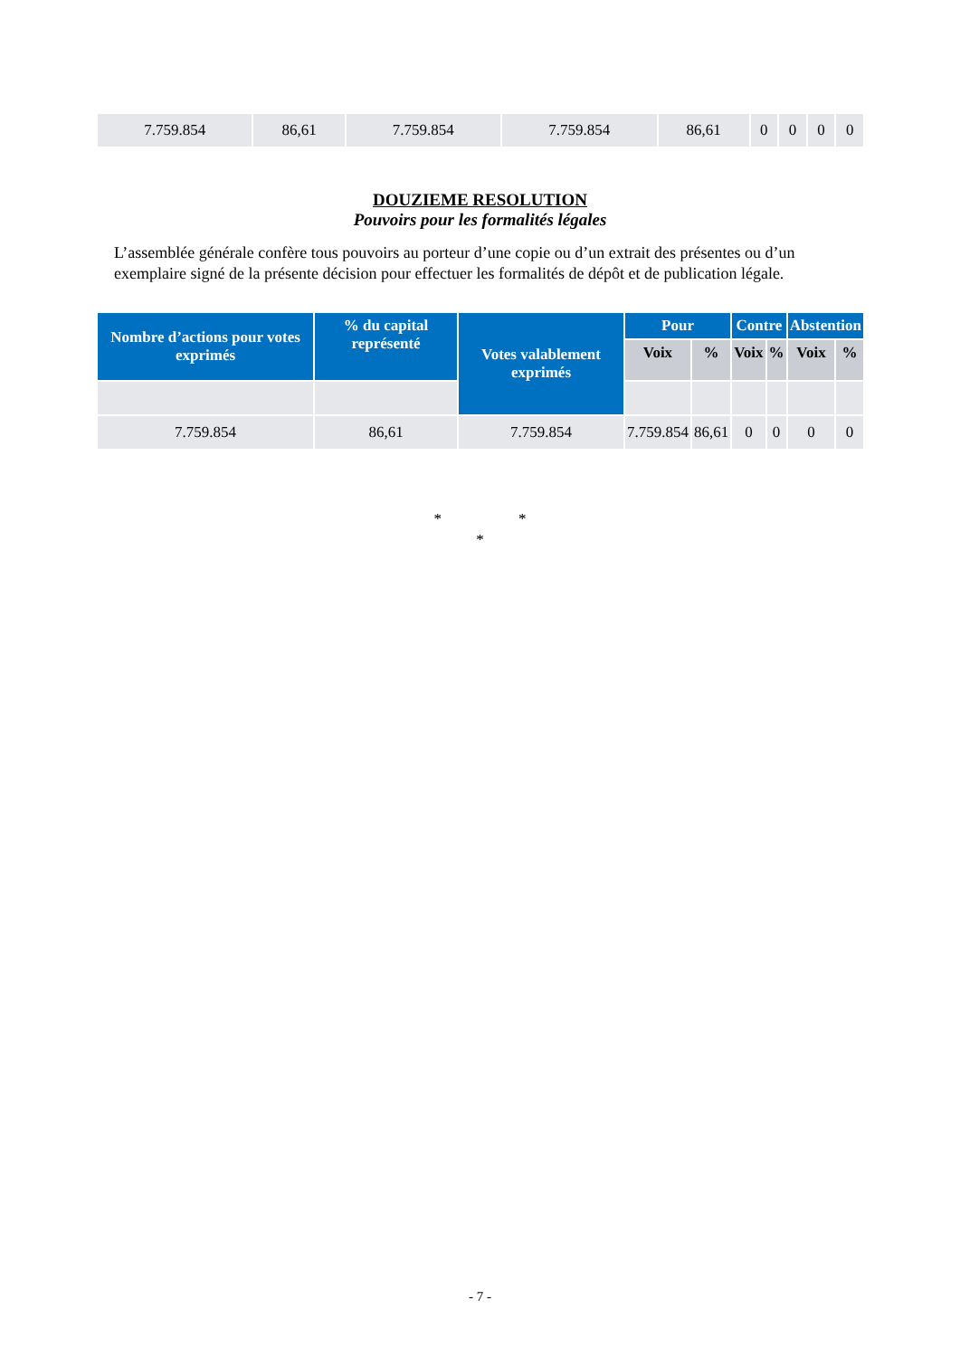| 7.759.854 | 86,61 | 7.759.854 | 7.759.854 | 86,61 | 0 | 0 | 0 | 0 |
DOUZIEME RESOLUTION
Pouvoirs pour les formalités légales
L’assemblée générale confère tous pouvoirs au porteur d’une copie ou d’un extrait des présentes ou d’un exemplaire signé de la présente décision pour effectuer les formalités de dépôt et de publication légale.
| Nombre d’actions pour votes exprimés | % du capital représenté | Votes valablement exprimés | Pour | | Contre | | Abstention | |
| --- | --- | --- | --- | --- | --- | --- | --- | --- |
| | | | Voix | % | Voix | % | Voix | % |
| 7.759.854 | 86,61 | 7.759.854 | 7.759.854 | 86,61 | 0 | 0 | 0 | 0 |
* *
*
- 7 -